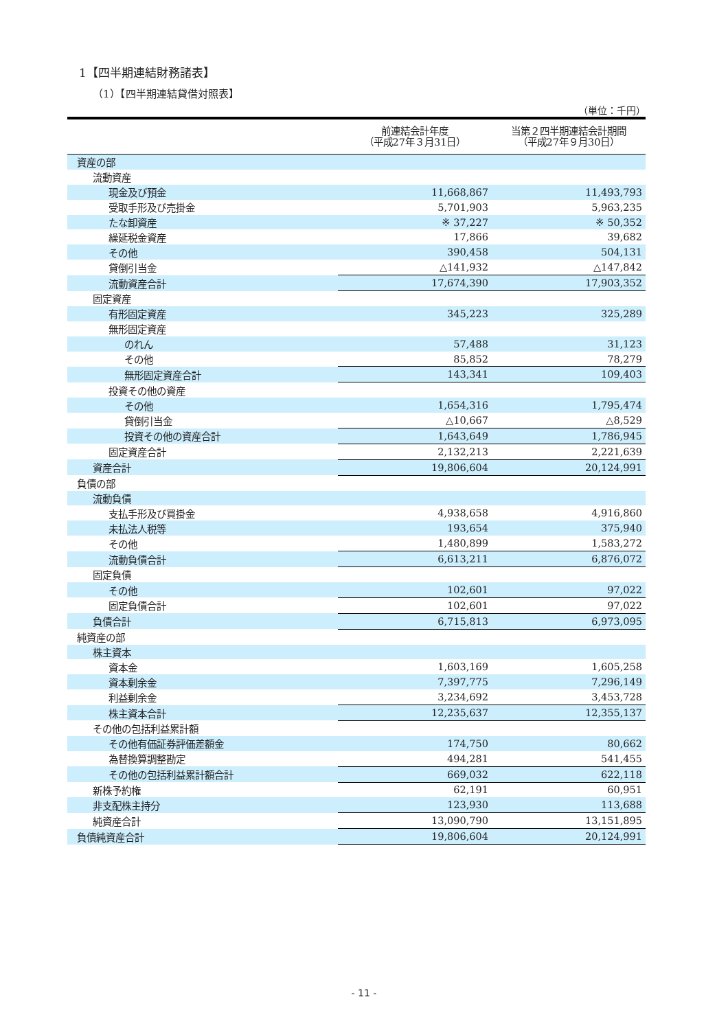1【四半期連結財務諸表】
（1）【四半期連結貸借対照表】
（単位：千円）
| | 前連結会計年度 （平成27年３月31日） | 当第２四半期連結会計期間 （平成27年９月30日） |
| --- | --- | --- |
| 資産の部 | | |
| 流動資産 | | |
| 現金及び預金 | 11,668,867 | 11,493,793 |
| 受取手形及び売掛金 | 5,701,903 | 5,963,235 |
| たな卸資産 | ※ 37,227 | ※ 50,352 |
| 繰延税金資産 | 17,866 | 39,682 |
| その他 | 390,458 | 504,131 |
| 貸倒引当金 | △141,932 | △147,842 |
| 流動資産合計 | 17,674,390 | 17,903,352 |
| 固定資産 | | |
| 有形固定資産 | 345,223 | 325,289 |
| 無形固定資産 | | |
| のれん | 57,488 | 31,123 |
| その他 | 85,852 | 78,279 |
| 無形固定資産合計 | 143,341 | 109,403 |
| 投資その他の資産 | | |
| その他 | 1,654,316 | 1,795,474 |
| 貸倒引当金 | △10,667 | △8,529 |
| 投資その他の資産合計 | 1,643,649 | 1,786,945 |
| 固定資産合計 | 2,132,213 | 2,221,639 |
| 資産合計 | 19,806,604 | 20,124,991 |
| 負債の部 | | |
| 流動負債 | | |
| 支払手形及び買掛金 | 4,938,658 | 4,916,860 |
| 未払法人税等 | 193,654 | 375,940 |
| その他 | 1,480,899 | 1,583,272 |
| 流動負債合計 | 6,613,211 | 6,876,072 |
| 固定負債 | | |
| その他 | 102,601 | 97,022 |
| 固定負債合計 | 102,601 | 97,022 |
| 負債合計 | 6,715,813 | 6,973,095 |
| 純資産の部 | | |
| 株主資本 | | |
| 資本金 | 1,603,169 | 1,605,258 |
| 資本剰余金 | 7,397,775 | 7,296,149 |
| 利益剰余金 | 3,234,692 | 3,453,728 |
| 株主資本合計 | 12,235,637 | 12,355,137 |
| その他の包括利益累計額 | | |
| その他有価証券評価差額金 | 174,750 | 80,662 |
| 為替換算調整勘定 | 494,281 | 541,455 |
| その他の包括利益累計額合計 | 669,032 | 622,118 |
| 新株予約権 | 62,191 | 60,951 |
| 非支配株主持分 | 123,930 | 113,688 |
| 純資産合計 | 13,090,790 | 13,151,895 |
| 負債純資産合計 | 19,806,604 | 20,124,991 |
- 11 -